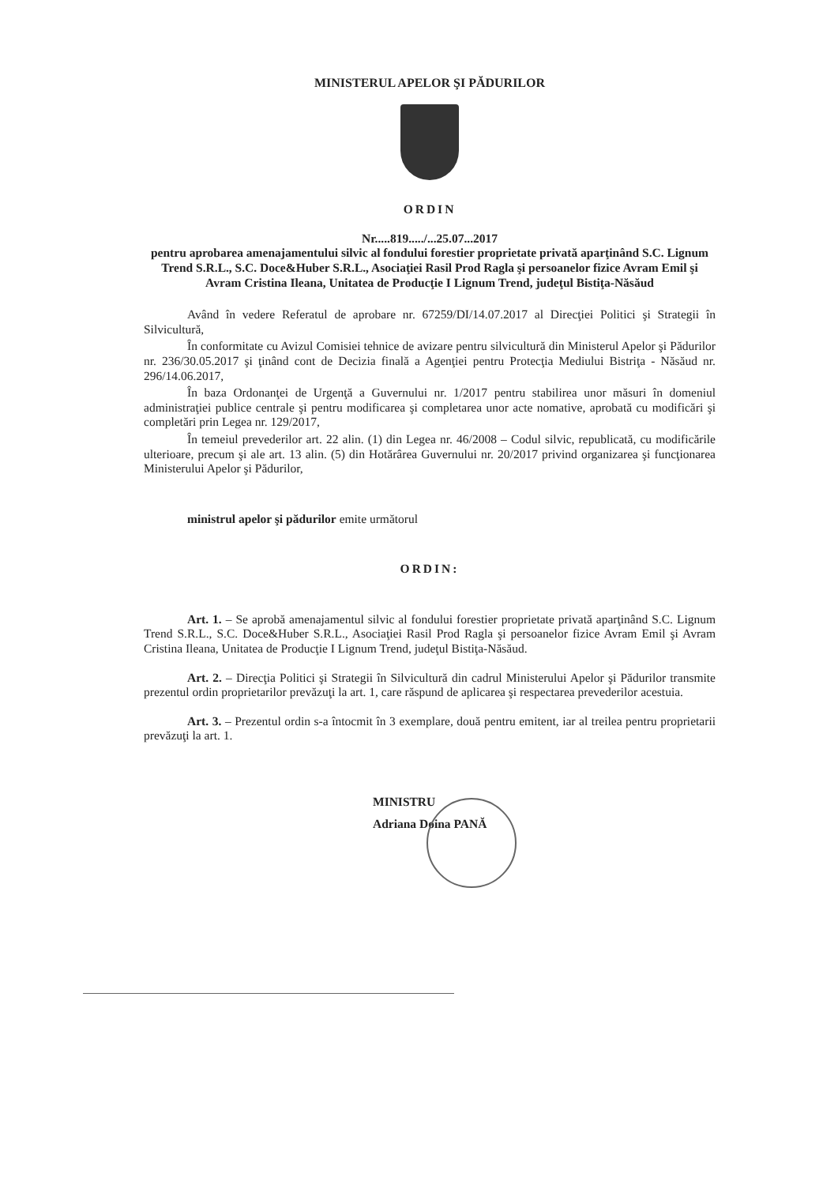MINISTERUL APELOR ŞI PĂDURILOR
ORDIN
Nr.....819...../...25.07...2017
pentru aprobarea amenajamentului silvic al fondului forestier proprietate privată aparţinând S.C. Lignum Trend S.R.L., S.C. Doce&Huber S.R.L., Asociaţiei Rasil Prod Ragla şi persoanelor fizice Avram Emil şi Avram Cristina Ileana, Unitatea de Producţie I Lignum Trend, judeţul Bistiţa-Năsăud
Având în vedere Referatul de aprobare nr. 67259/DI/14.07.2017 al Direcţiei Politici şi Strategii în Silvicultură,
În conformitate cu Avizul Comisiei tehnice de avizare pentru silvicultură din Ministerul Apelor şi Pădurilor nr. 236/30.05.2017 şi ţinând cont de Decizia finală a Agenţiei pentru Protecţia Mediului Bistriţa - Năsăud nr. 296/14.06.2017,
În baza Ordonanţei de Urgenţă a Guvernului nr. 1/2017 pentru stabilirea unor măsuri în domeniul administraţiei publice centrale şi pentru modificarea şi completarea unor acte nomative, aprobată cu modificări şi completări prin Legea nr. 129/2017,
În temeiul prevederilor art. 22 alin. (1) din Legea nr. 46/2008 – Codul silvic, republicată, cu modificările ulterioare, precum şi ale art. 13 alin. (5) din Hotărârea Guvernului nr. 20/2017 privind organizarea şi funcţionarea Ministerului Apelor şi Pădurilor,
ministrul apelor şi pădurilor emite următorul
ORDIN:
Art. 1. – Se aprobă amenajamentul silvic al fondului forestier proprietate privată aparţinând S.C. Lignum Trend S.R.L., S.C. Doce&Huber S.R.L., Asociaţiei Rasil Prod Ragla şi persoanelor fizice Avram Emil şi Avram Cristina Ileana, Unitatea de Producţie I Lignum Trend, judeţul Bistiţa-Năsăud.
Art. 2. – Direcţia Politici şi Strategii în Silvicultură din cadrul Ministerului Apelor şi Pădurilor transmite prezentul ordin proprietarilor prevăzuţi la art. 1, care răspund de aplicarea şi respectarea prevederilor acestuia.
Art. 3. – Prezentul ordin s-a întocmit în 3 exemplare, două pentru emitent, iar al treilea pentru proprietarii prevăzuţi la art. 1.
MINISTRU
Adriana Doina PANĂ